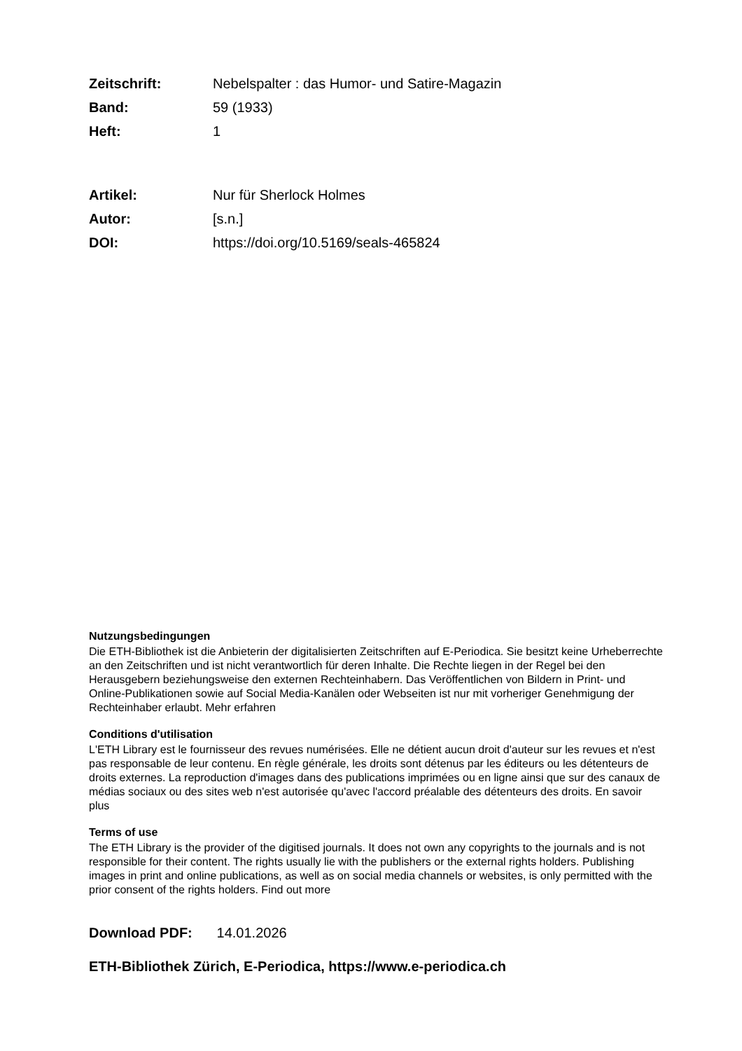Zeitschrift: Nebelspalter : das Humor- und Satire-Magazin Band: 59 (1933) Heft: 1
Artikel: Nur für Sherlock Holmes Autor: [s.n.] DOI: https://doi.org/10.5169/seals-465824
Nutzungsbedingungen
Die ETH-Bibliothek ist die Anbieterin der digitalisierten Zeitschriften auf E-Periodica. Sie besitzt keine Urheberrechte an den Zeitschriften und ist nicht verantwortlich für deren Inhalte. Die Rechte liegen in der Regel bei den Herausgebern beziehungsweise den externen Rechteinhabern. Das Veröffentlichen von Bildern in Print- und Online-Publikationen sowie auf Social Media-Kanälen oder Webseiten ist nur mit vorheriger Genehmigung der Rechteinhaber erlaubt. Mehr erfahren
Conditions d'utilisation
L'ETH Library est le fournisseur des revues numérisées. Elle ne détient aucun droit d'auteur sur les revues et n'est pas responsable de leur contenu. En règle générale, les droits sont détenus par les éditeurs ou les détenteurs de droits externes. La reproduction d'images dans des publications imprimées ou en ligne ainsi que sur des canaux de médias sociaux ou des sites web n'est autorisée qu'avec l'accord préalable des détenteurs des droits. En savoir plus
Terms of use
The ETH Library is the provider of the digitised journals. It does not own any copyrights to the journals and is not responsible for their content. The rights usually lie with the publishers or the external rights holders. Publishing images in print and online publications, as well as on social media channels or websites, is only permitted with the prior consent of the rights holders. Find out more
Download PDF: 14.01.2026
ETH-Bibliothek Zürich, E-Periodica, https://www.e-periodica.ch